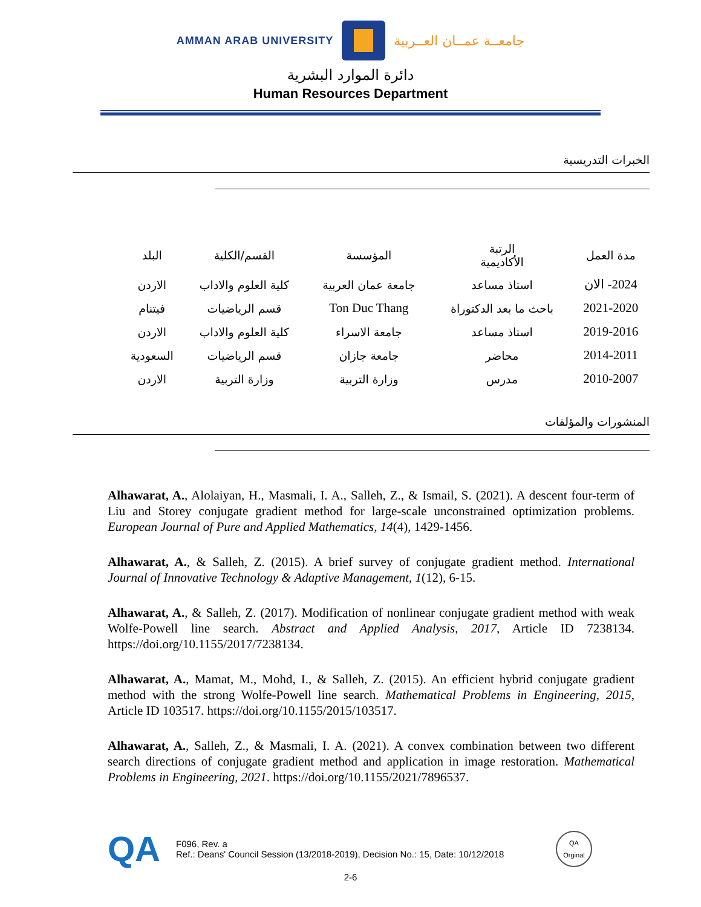AMMAN ARAB UNIVERSITY
جامعــة عمــان العــربية
دائرة الموارد البشرية
Human Resources Department
الخبرات التدريسية
| مدة العمل | الرتبة الأكاديمية | المؤسسة | القسم/الكلية | البلد |
| --- | --- | --- | --- | --- |
| 2024- الان | استاذ مساعد | جامعة عمان العربية | كلية العلوم والاداب | الاردن |
| 2021-2020 | باحث ما بعد الدكتوراة | Ton Duc Thang | قسم الرياضيات | فيتنام |
| 2019-2016 | استاذ مساعد | جامعة الاسراء | كلية العلوم والاداب | الاردن |
| 2014-2011 | محاضر | جامعة جازان | قسم الرياضيات | السعودية |
| 2010-2007 | مدرس | وزارة التربية | وزارة التربية | الاردن |
المنشورات والمؤلفات
Alhawarat, A., Alolaiyan, H., Masmali, I. A., Salleh, Z., & Ismail, S. (2021). A descent four-term of Liu and Storey conjugate gradient method for large-scale unconstrained optimization problems. European Journal of Pure and Applied Mathematics, 14(4), 1429-1456.
Alhawarat, A., & Salleh, Z. (2015). A brief survey of conjugate gradient method. International Journal of Innovative Technology & Adaptive Management, 1(12), 6-15.
Alhawarat, A., & Salleh, Z. (2017). Modification of nonlinear conjugate gradient method with weak Wolfe-Powell line search. Abstract and Applied Analysis, 2017, Article ID 7238134. https://doi.org/10.1155/2017/7238134.
Alhawarat, A., Mamat, M., Mohd, I., & Salleh, Z. (2015). An efficient hybrid conjugate gradient method with the strong Wolfe-Powell line search. Mathematical Problems in Engineering, 2015, Article ID 103517. https://doi.org/10.1155/2015/103517.
Alhawarat, A., Salleh, Z., & Masmali, I. A. (2021). A convex combination between two different search directions of conjugate gradient method and application in image restoration. Mathematical Problems in Engineering, 2021. https://doi.org/10.1155/2021/7896537.
QA
F096, Rev. a
Ref.: Deans' Council Session (13/2018-2019), Decision No.: 15, Date: 10/12/2018
QA
Orginal
2-6